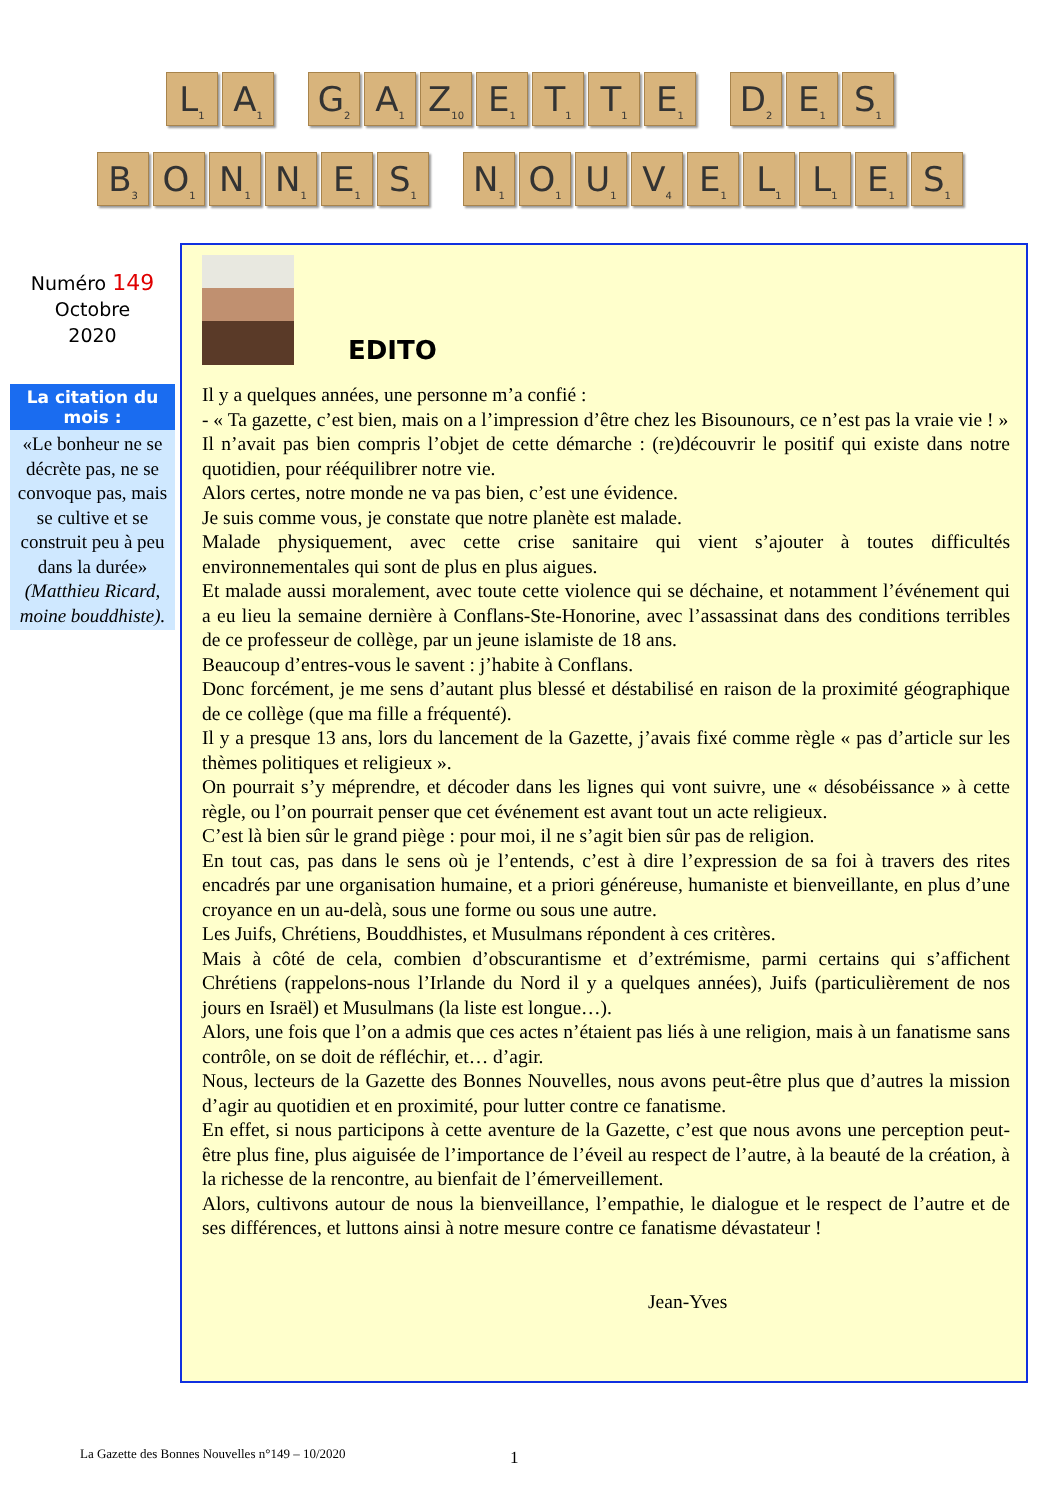L<sub>1</sub>
A<sub>1</sub>
G<sub>2</sub>
A<sub>1</sub>
Z<sub>10</sub>
E<sub>1</sub>
T<sub>1</sub>
T<sub>1</sub>
E<sub>1</sub>
D<sub>2</sub>
E<sub>1</sub>
S<sub>1</sub>
B<sub>3</sub>
O<sub>1</sub>
N<sub>1</sub>
N<sub>1</sub>
E<sub>1</sub>
S<sub>1</sub>
N<sub>1</sub>
O<sub>1</sub>
U<sub>1</sub>
V<sub>4</sub>
E<sub>1</sub>
L<sub>1</sub>
L<sub>1</sub>
E<sub>1</sub>
S<sub>1</sub>
Numéro 149
Octobre
2020
La citation du mois :
«Le bonheur ne se décrète pas, ne se convoque pas, mais se cultive et se construit peu à peu dans la durée» (Matthieu Ricard, moine bouddhiste).
EDITO
Il y a quelques années, une personne m’a confié :
- « Ta gazette, c’est bien, mais on a l’impression d’être chez les Bisounours, ce n’est pas la vraie vie ! »
Il n’avait pas bien compris l’objet de cette démarche : (re)découvrir le positif qui existe dans notre quotidien, pour rééquilibrer notre vie.
Alors certes, notre monde ne va pas bien, c’est une évidence.
Je suis comme vous, je constate que notre planète est malade.
Malade physiquement, avec cette crise sanitaire qui vient s’ajouter à toutes difficultés environnementales qui sont de plus en plus aigues.
Et malade aussi moralement, avec toute cette violence qui se déchaine, et notamment l’événement qui a eu lieu la semaine dernière à Conflans-Ste-Honorine, avec l’assassinat dans des conditions terribles de ce professeur de collège, par un jeune islamiste de 18 ans.
Beaucoup d’entres-vous le savent : j’habite à Conflans.
Donc forcément, je me sens d’autant plus blessé et déstabilisé en raison de la proximité géographique de ce collège (que ma fille a fréquenté).
Il y a presque 13 ans, lors du lancement de la Gazette, j’avais fixé comme règle « pas d’article sur les thèmes politiques et religieux ».
On pourrait s’y méprendre, et décoder dans les lignes qui vont suivre, une « désobéissance » à cette règle, ou l’on pourrait penser que cet événement est avant tout un acte religieux.
C’est là bien sûr le grand piège : pour moi, il ne s’agit bien sûr pas de religion.
En tout cas, pas dans le sens où je l’entends, c’est à dire l’expression de sa foi à travers des rites encadrés par une organisation humaine, et a priori généreuse, humaniste et bienveillante, en plus d’une croyance en un au-delà, sous une forme ou sous une autre.
Les Juifs, Chrétiens, Bouddhistes, et Musulmans répondent à ces critères.
Mais à côté de cela, combien d’obscurantisme et d’extrémisme, parmi certains qui s’affichent Chrétiens (rappelons-nous l’Irlande du Nord il y a quelques années), Juifs (particulièrement de nos jours en Israël) et Musulmans (la liste est longue…).
Alors, une fois que l’on a admis que ces actes n’étaient pas liés à une religion, mais à un fanatisme sans contrôle, on se doit de réfléchir, et… d’agir.
Nous, lecteurs de la Gazette des Bonnes Nouvelles, nous avons peut-être plus que d’autres la mission d’agir au quotidien et en proximité, pour lutter contre ce fanatisme.
En effet, si nous participons à cette aventure de la Gazette, c’est que nous avons une perception peut-être plus fine, plus aiguisée de l’importance de l’éveil au respect de l’autre, à la beauté de la création, à la richesse de la rencontre, au bienfait de l’émerveillement.
Alors, cultivons autour de nous la bienveillance, l’empathie, le dialogue et le respect de l’autre et de ses différences, et luttons ainsi à notre mesure contre ce fanatisme dévastateur !
Jean-Yves
La Gazette des Bonnes Nouvelles n°149 – 10/2020
1